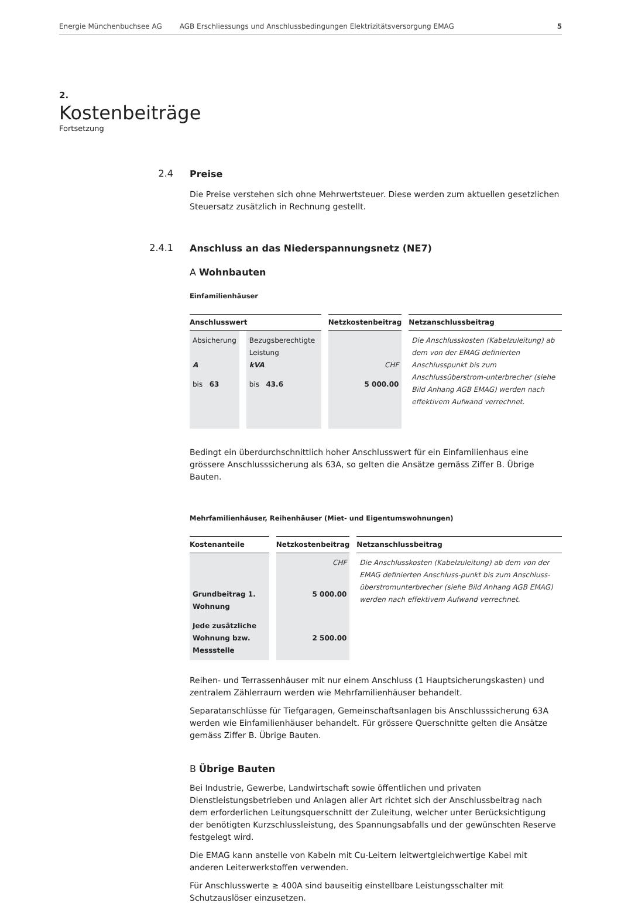Energie Münchenbuchsee AG AGB Erschliessungs und Anschlussbedingungen Elektrizitätsversorgung EMAG 5
2.
Kostenbeiträge
Fortsetzung
2.4
Preise
Die Preise verstehen sich ohne Mehrwertsteuer. Diese werden zum aktuellen gesetzlichen Steuersatz zusätzlich in Rechnung gestellt.
2.4.1
Anschluss an das Niederspannungsnetz (NE7)
A Wohnbauten
Einfamilienhäuser
| Anschlusswert | | Netzkostenbeitrag | Netzanschlussbeitrag |
| --- | --- | --- | --- |
| Absicherung A | Bezugsberechtigte Leistung kVA | CHF | Die Anschlusskosten (Kabelzuleitung) ab dem von der EMAG definierten Anschlusspunkt bis zum Anschlussüberstrom-unterbrecher (siehe Bild Anhang AGB EMAG) werden nach effektivem Aufwand verrechnet. |
| bis 63 | bis 43.6 | 5 000.00 | |
Bedingt ein überdurchschnittlich hoher Anschlusswert für ein Einfamilienhaus eine grössere Anschlusssicherung als 63A, so gelten die Ansätze gemäss Ziffer B. Übrige Bauten.
Mehrfamilienhäuser, Reihenhäuser (Miet- und Eigentumswohnungen)
| Kostenanteile | Netzkostenbeitrag | Netzanschlussbeitrag |
| --- | --- | --- |
| | CHF | Die Anschlusskosten (Kabelzuleitung) ab dem von der EMAG definierten Anschluss-punkt bis zum Anschluss-überstromunterbrecher (siehe Bild Anhang AGB EMAG) werden nach effektivem Aufwand verrechnet. |
| Grundbeitrag 1. Wohnung | 5 000.00 | |
| Jede zusätzliche Wohnung bzw. Messstelle | 2 500.00 | |
Reihen- und Terrassenhäuser mit nur einem Anschluss (1 Hauptsicherungskasten) und zentralem Zählerraum werden wie Mehrfamilienhäuser behandelt.
Separatanschlüsse für Tiefgaragen, Gemeinschaftsanlagen bis Anschlusssicherung 63A werden wie Einfamilienhäuser behandelt. Für grössere Querschnitte gelten die Ansätze gemäss Ziffer B. Übrige Bauten.
B Übrige Bauten
Bei Industrie, Gewerbe, Landwirtschaft sowie öffentlichen und privaten Dienstleistungsbetrieben und Anlagen aller Art richtet sich der Anschlussbeitrag nach dem erforderlichen Leitungsquerschnitt der Zuleitung, welcher unter Berücksichtigung der benötigten Kurzschlussleistung, des Spannungsabfalls und der gewünschten Reserve festgelegt wird.
Die EMAG kann anstelle von Kabeln mit Cu-Leitern leitwertgleichwertige Kabel mit anderen Leiterwerkstoffen verwenden.
Für Anschlusswerte ≥ 400A sind bauseitig einstellbare Leistungsschalter mit Schutzauslöser einzusetzen.